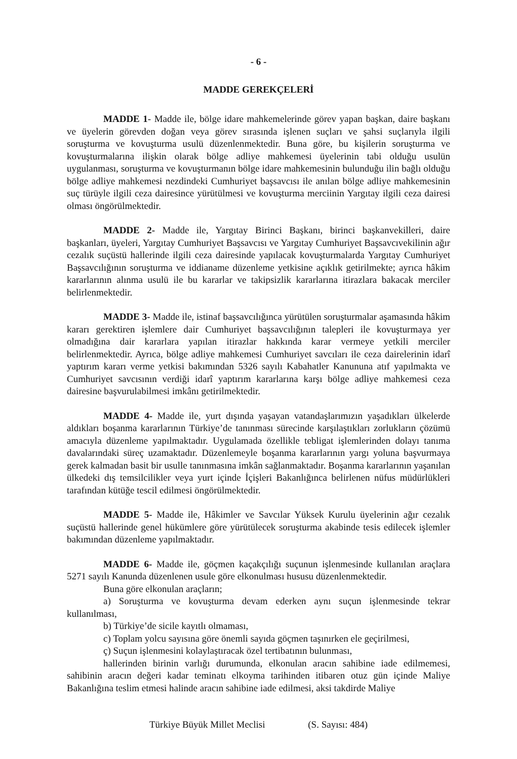- 6 -
MADDE GEREKÇELERİ
MADDE 1- Madde ile, bölge idare mahkemelerinde görev yapan başkan, daire başkanı ve üyelerin görevden doğan veya görev sırasında işlenen suçları ve şahsi suçlarıyla ilgili soruşturma ve kovuşturma usulü düzenlenmektedir. Buna göre, bu kişilerin soruşturma ve kovuşturmalarına ilişkin olarak bölge adliye mahkemesi üyelerinin tabi olduğu usulün uygulanması, soruşturma ve kovuşturmanın bölge idare mahkemesinin bulunduğu ilin bağlı olduğu bölge adliye mahkemesi nezdindeki Cumhuriyet başsavcısı ile anılan bölge adliye mahkemesinin suç türüyle ilgili ceza dairesince yürütülmesi ve kovuşturma merciinin Yargıtay ilgili ceza dairesi olması öngörülmektedir.
MADDE 2- Madde ile, Yargıtay Birinci Başkanı, birinci başkanvekilleri, daire başkanları, üyeleri, Yargıtay Cumhuriyet Başsavcısı ve Yargıtay Cumhuriyet Başsavcıvekilinin ağır cezalık suçüstü hallerinde ilgili ceza dairesinde yapılacak kovuşturmalarda Yargıtay Cumhuriyet Başsavcılığının soruşturma ve iddianame düzenleme yetkisine açıklık getirilmekte; ayrıca hâkim kararlarının alınma usulü ile bu kararlar ve takipsizlik kararlarına itirazlara bakacak merciler belirlenmektedir.
MADDE 3- Madde ile, istinaf başsavcılığınca yürütülen soruşturmalar aşamasında hâkim kararı gerektiren işlemlere dair Cumhuriyet başsavcılığının talepleri ile kovuşturmaya yer olmadığına dair kararlara yapılan itirazlar hakkında karar vermeye yetkili merciler belirlenmektedir. Ayrıca, bölge adliye mahkemesi Cumhuriyet savcıları ile ceza dairelerinin idarî yaptırım kararı verme yetkisi bakımından 5326 sayılı Kabahatler Kanununa atıf yapılmakta ve Cumhuriyet savcısının verdiği idarî yaptırım kararlarına karşı bölge adliye mahkemesi ceza dairesine başvurulabilmesi imkânı getirilmektedir.
MADDE 4- Madde ile, yurt dışında yaşayan vatandaşlarımızın yaşadıkları ülkelerde aldıkları boşanma kararlarının Türkiye’de tanınması sürecinde karşılaştıkları zorlukların çözümü amacıyla düzenleme yapılmaktadır. Uygulamada özellikle tebligat işlemlerinden dolayı tanıma davalarındaki süreç uzamaktadır. Düzenlemeyle boşanma kararlarının yargı yoluna başvurmaya gerek kalmadan basit bir usulle tanınmasına imkân sağlanmaktadır. Boşanma kararlarının yaşanılan ülkedeki dış temsilcilikler veya yurt içinde İçişleri Bakanlığınca belirlenen nüfus müdürlükleri tarafından kütüğe tescil edilmesi öngörülmektedir.
MADDE 5- Madde ile, Hâkimler ve Savcılar Yüksek Kurulu üyelerinin ağır cezalık suçüstü hallerinde genel hükümlere göre yürütülecek soruşturma akabinde tesis edilecek işlemler bakımından düzenleme yapılmaktadır.
MADDE 6- Madde ile, göçmen kaçakçılığı suçunun işlenmesinde kullanılan araçlara 5271 sayılı Kanunda düzenlenen usule göre elkonulması hususu düzenlenmektedir.
Buna göre elkonulan araçların;
a) Soruşturma ve kovuşturma devam ederken aynı suçun işlenmesinde tekrar kullanılması,
b) Türkiye’de sicile kayıtlı olmaması,
c) Toplam yolcu sayısına göre önemli sayıda göçmen taşınırken ele geçirilmesi,
ç) Suçun işlenmesini kolaylaştıracak özel tertibatının bulunması,
hallerinden birinin varlığı durumunda, elkonulan aracın sahibine iade edilmemesi, sahibinin aracın değeri kadar teminatı elkoyma tarihinden itibaren otuz gün içinde Maliye Bakanlığına teslim etmesi halinde aracın sahibine iade edilmesi, aksi takdirde Maliye
Türkiye Büyük Millet Meclisi (S. Sayısı: 484)